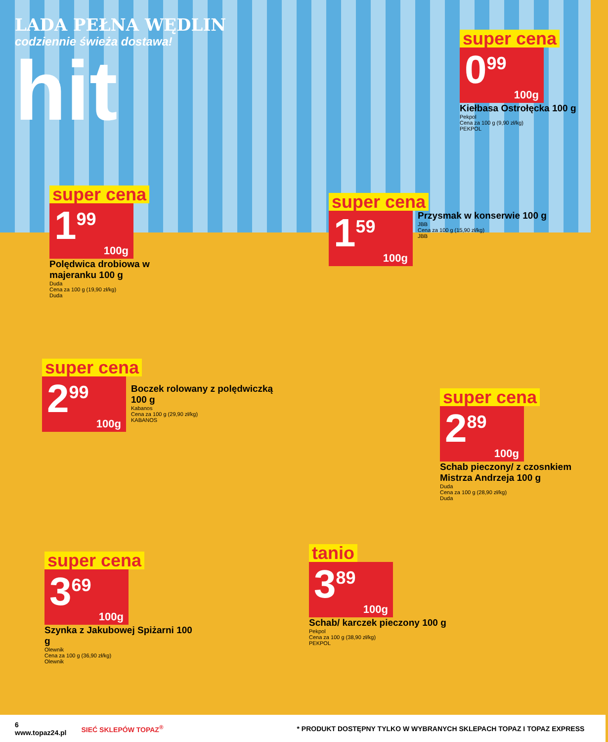LADA PEŁNA WĘDLIN
codziennie świeża dostawa!
hit
super cena
0<sup>99</sup>
100g
Kiełbasa Ostrołęcka 100 g
Pekpol
Cena za 100 g (9,90 zł/kg)
PEKPOL
super cena
1<sup>99</sup>
100g
Polędwica drobiowa w majeranku 100 g
Duda
Cena za 100 g (19,90 zł/kg)
Duda
super cena
1<sup>59</sup>
100g
Przysmak w konserwie 100 g
JBB
Cena za 100 g (15,90 zł/kg)
JBB
super cena
2<sup>99</sup>
100g
Boczek rolowany z polędwiczką 100 g
Kabanos
Cena za 100 g (29,90 zł/kg)
KABANOS
super cena
2<sup>89</sup>
100g
Schab pieczony/ z czosnkiem Mistrza Andrzeja 100 g
Duda
Cena za 100 g (28,90 zł/kg)
Duda
super cena
3<sup>69</sup>
100g
Szynka z Jakubowej Spiżarni 100 g
Olewnik
Cena za 100 g (36,90 zł/kg)
Olewnik
tanio
3<sup>89</sup>
100g
Schab/ karczek pieczony 100 g
Pekpol
Cena za 100 g (38,90 zł/kg)
PEKPOL
6
www.topaz24.pl SIEĆ SKLEPÓW TOPAZ<sup>®</sup> * PRODUKT DOSTĘPNY TYLKO W WYBRANYCH SKLEPACH TOPAZ I TOPAZ EXPRESS